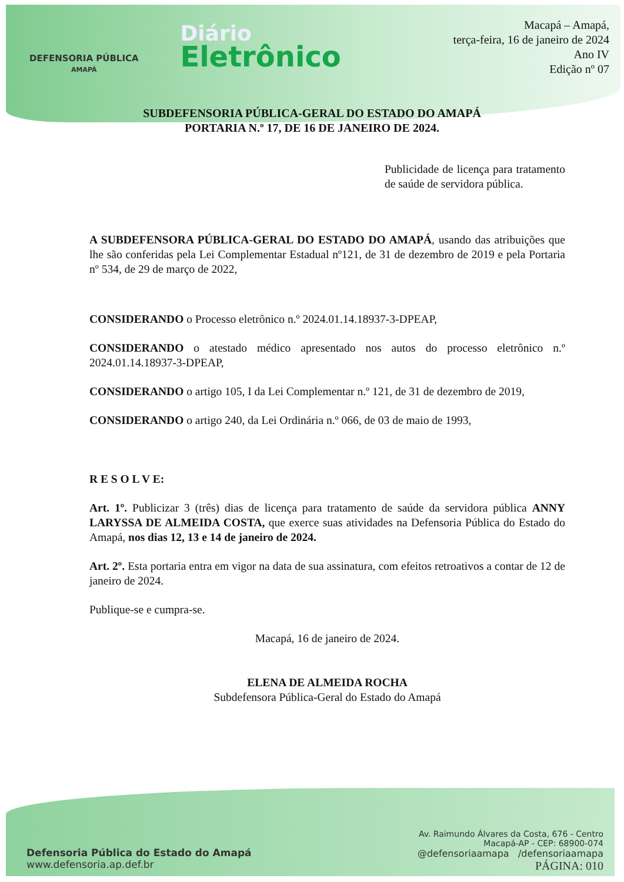DEFENSORIA PÚBLICA
AMAPÁ
Diário
Eletrônico
Macapá – Amapá,
terça-feira, 16 de janeiro de 2024
Ano IV
Edição nº 07
SUBDEFENSORIA PÚBLICA-GERAL DO ESTADO DO AMAPÁ
PORTARIA N.º 17, DE 16 DE JANEIRO DE 2024.
Publicidade de licença para tratamento de saúde de servidora pública.
A SUBDEFENSORA PÚBLICA-GERAL DO ESTADO DO AMAPÁ, usando das atribuições que lhe são conferidas pela Lei Complementar Estadual nº121, de 31 de dezembro de 2019 e pela Portaria nº 534, de 29 de março de 2022,
CONSIDERANDO o Processo eletrônico n.º 2024.01.14.18937-3-DPEAP,
CONSIDERANDO o atestado médico apresentado nos autos do processo eletrônico n.º 2024.01.14.18937-3-DPEAP,
CONSIDERANDO o artigo 105, I da Lei Complementar n.º 121, de 31 de dezembro de 2019,
CONSIDERANDO o artigo 240, da Lei Ordinária n.º 066, de 03 de maio de 1993,
R E S O L V E:
Art. 1º. Publicizar 3 (três) dias de licença para tratamento de saúde da servidora pública ANNY LARYSSA DE ALMEIDA COSTA, que exerce suas atividades na Defensoria Pública do Estado do Amapá, nos dias 12, 13 e 14 de janeiro de 2024.
Art. 2º. Esta portaria entra em vigor na data de sua assinatura, com efeitos retroativos a contar de 12 de janeiro de 2024.
Publique-se e cumpra-se.
Macapá, 16 de janeiro de 2024.
ELENA DE ALMEIDA ROCHA
Subdefensora Pública-Geral do Estado do Amapá
Defensoria Pública do Estado do Amapá
www.defensoria.ap.def.br
Av. Raimundo Álvares da Costa, 676 - Centro
Macapá-AP - CEP: 68900-074
@defensoriaamapa /defensoriaamapa
PÁGINA: 010